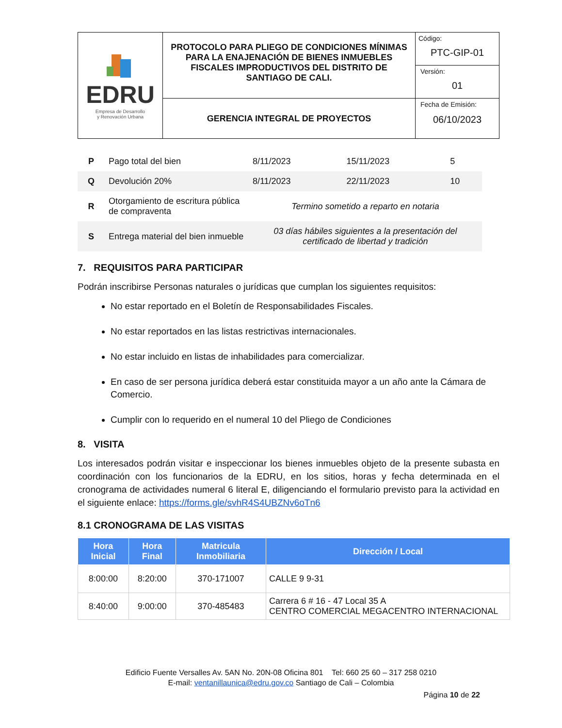| EDRU Empresa de Desarrollo y Renovación Urbana | PROTOCOLO PARA PLIEGO DE CONDICIONES MÍNIMAS PARA LA ENAJENACIÓN DE BIENES INMUEBLES FISCALES IMPRODUCTIVOS DEL DISTRITO DE SANTIAGO DE CALI. | Código: PTC-GIP-01 |
| | | Versión: 01 |
| | GERENCIA INTEGRAL DE PROYECTOS | Fecha de Emisión: 06/10/2023 |
| P | Pago total del bien | 8/11/2023 | 15/11/2023 | 5 |
| Q | Devolución 20% | 8/11/2023 | 22/11/2023 | 10 |
| R | Otorgamiento de escritura pública de compraventa | Termino sometido a reparto en notaria | | |
| S | Entrega material del bien inmueble | 03 días hábiles siguientes a la presentación del certificado de libertad y tradición | | |
7. REQUISITOS PARA PARTICIPAR
Podrán inscribirse Personas naturales o jurídicas que cumplan los siguientes requisitos:
No estar reportado en el Boletín de Responsabilidades Fiscales.
No estar reportados en las listas restrictivas internacionales.
No estar incluido en listas de inhabilidades para comercializar.
En caso de ser persona jurídica deberá estar constituida mayor a un año ante la Cámara de Comercio.
Cumplir con lo requerido en el numeral 10 del Pliego de Condiciones
8. VISITA
Los interesados podrán visitar e inspeccionar los bienes inmuebles objeto de la presente subasta en coordinación con los funcionarios de la EDRU, en los sitios, horas y fecha determinada en el cronograma de actividades numeral 6 literal E, diligenciando el formulario previsto para la actividad en el siguiente enlace: https://forms.gle/svhR4S4UBZNv6oTn6
8.1 CRONOGRAMA DE LAS VISITAS
| Hora Inicial | Hora Final | Matricula Inmobiliaria | Dirección / Local |
| --- | --- | --- | --- |
| 8:00:00 | 8:20:00 | 370-171007 | CALLE 9 9-31 |
| 8:40:00 | 9:00:00 | 370-485483 | Carrera 6 # 16 - 47 Local 35 A CENTRO COMERCIAL MEGACENTRO INTERNACIONAL |
Edificio Fuente Versalles Av. 5AN No. 20N-08 Oficina 801 Tel: 660 25 60 – 317 258 0210
E-mail: ventanillaunica@edru.gov.co Santiago de Cali – Colombia
Página 10 de 22